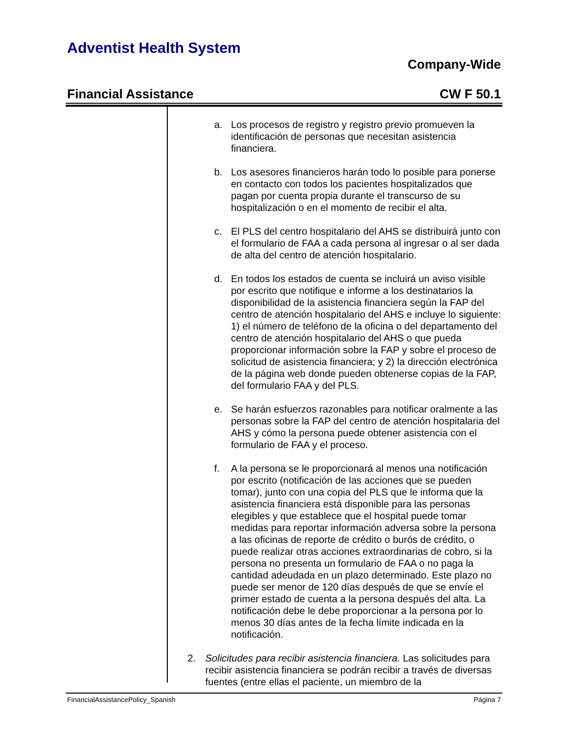Adventist Health System
Company-Wide
Financial Assistance CW F 50.1
a. Los procesos de registro y registro previo promueven la identificación de personas que necesitan asistencia financiera.
b. Los asesores financieros harán todo lo posible para ponerse en contacto con todos los pacientes hospitalizados que pagan por cuenta propia durante el transcurso de su hospitalización o en el momento de recibir el alta.
c. El PLS del centro hospitalario del AHS se distribuirá junto con el formulario de FAA a cada persona al ingresar o al ser dada de alta del centro de atención hospitalario.
d. En todos los estados de cuenta se incluirá un aviso visible por escrito que notifique e informe a los destinatarios la disponibilidad de la asistencia financiera según la FAP del centro de atención hospitalario del AHS e incluye lo siguiente: 1) el número de teléfono de la oficina o del departamento del centro de atención hospitalario del AHS o que pueda proporcionar información sobre la FAP y sobre el proceso de solicitud de asistencia financiera; y 2) la dirección electrónica de la página web donde pueden obtenerse copias de la FAP, del formulario FAA y del PLS.
e. Se harán esfuerzos razonables para notificar oralmente a las personas sobre la FAP del centro de atención hospitalaria del AHS y cómo la persona puede obtener asistencia con el formulario de FAA y el proceso.
f. A la persona se le proporcionará al menos una notificación por escrito (notificación de las acciones que se pueden tomar), junto con una copia del PLS que le informa que la asistencia financiera está disponible para las personas elegibles y que establece que el hospital puede tomar medidas para reportar información adversa sobre la persona a las oficinas de reporte de crédito o burós de crédito, o puede realizar otras acciones extraordinarias de cobro, si la persona no presenta un formulario de FAA o no paga la cantidad adeudada en un plazo determinado. Este plazo no puede ser menor de 120 días después de que se envíe el primer estado de cuenta a la persona después del alta. La notificación debe le debe proporcionar a la persona por lo menos 30 días antes de la fecha límite indicada en la notificación.
2. Solicitudes para recibir asistencia financiera. Las solicitudes para recibir asistencia financiera se podrán recibir a través de diversas fuentes (entre ellas el paciente, un miembro de la
FinancialAssistancePolicy_Spanish Página 7